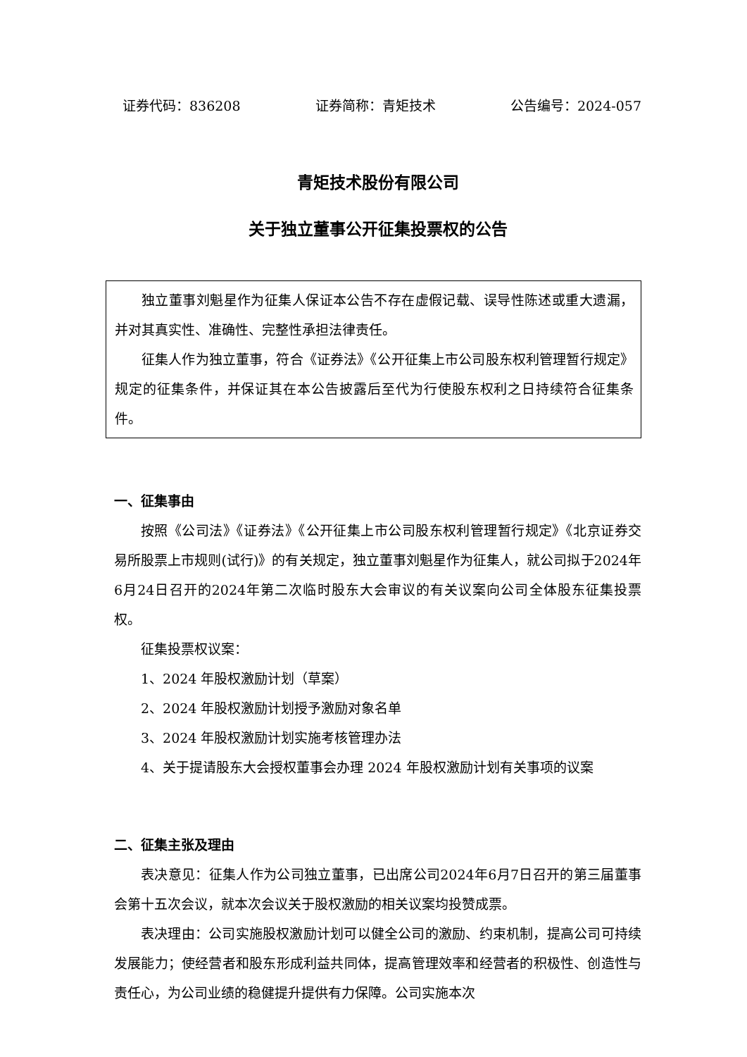证券代码：836208 证券简称：青矩技术 公告编号：2024-057
青矩技术股份有限公司
关于独立董事公开征集投票权的公告
独立董事刘魁星作为征集人保证本公告不存在虚假记载、误导性陈述或重大遗漏，并对其真实性、准确性、完整性承担法律责任。
征集人作为独立董事，符合《证券法》《公开征集上市公司股东权利管理暂行规定》规定的征集条件，并保证其在本公告披露后至代为行使股东权利之日持续符合征集条件。
一、征集事由
按照《公司法》《证券法》《公开征集上市公司股东权利管理暂行规定》《北京证券交易所股票上市规则(试行)》的有关规定，独立董事刘魁星作为征集人，就公司拟于2024年6月24日召开的2024年第二次临时股东大会审议的有关议案向公司全体股东征集投票权。
征集投票权议案：
1、2024 年股权激励计划（草案）
2、2024 年股权激励计划授予激励对象名单
3、2024 年股权激励计划实施考核管理办法
4、关于提请股东大会授权董事会办理 2024 年股权激励计划有关事项的议案
二、征集主张及理由
表决意见：征集人作为公司独立董事，已出席公司2024年6月7日召开的第三届董事会第十五次会议，就本次会议关于股权激励的相关议案均投赞成票。
表决理由：公司实施股权激励计划可以健全公司的激励、约束机制，提高公司可持续发展能力；使经营者和股东形成利益共同体，提高管理效率和经营者的积极性、创造性与责任心，为公司业绩的稳健提升提供有力保障。公司实施本次